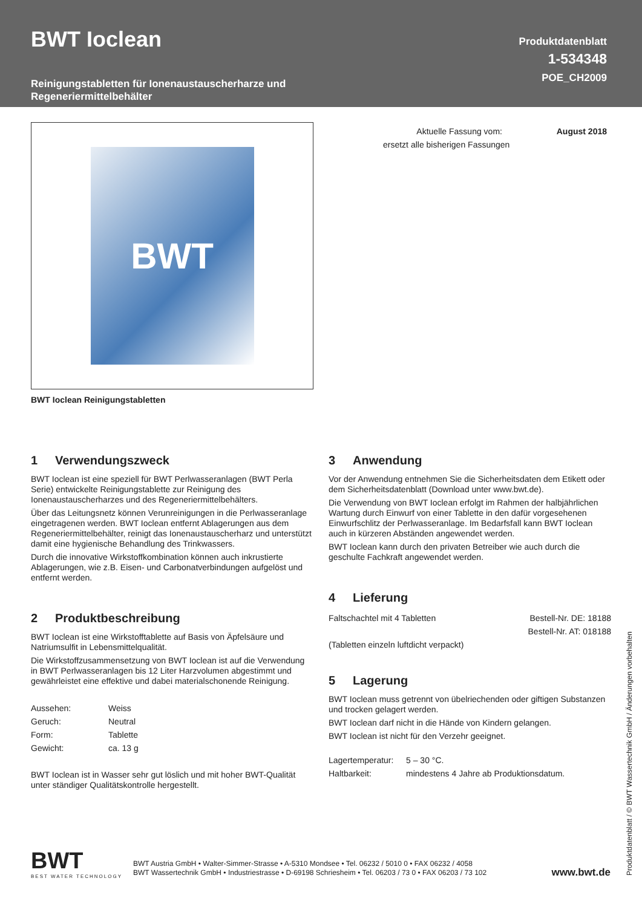BWT Ioclean
Reinigungstabletten für Ionenaustauscherharze und
Regeneriermittelbehälter
Produktdatenblatt
1-534348
POE_CH2009
BWT
BWT Ioclean Reinigungstabletten
| Aktuelle Fassung vom: | August 2018 |
| ersetzt alle bisherigen Fassungen | |
1 Verwendungszweck
BWT Ioclean ist eine speziell für BWT Perlwasseranlagen (BWT Perla Serie) entwickelte Reinigungstablette zur Reinigung des Ionenaustauscherharzes und des Regeneriermittelbehälters.
Über das Leitungsnetz können Verunreinigungen in die Perlwasseranlage eingetragenen werden. BWT Ioclean entfernt Ablagerungen aus dem Regeneriermittelbehälter, reinigt das Ionenaustauscherharz und unterstützt damit eine hygienische Behandlung des Trinkwassers.
Durch die innovative Wirkstoffkombination können auch inkrustierte Ablagerungen, wie z.B. Eisen- und Carbonatverbindungen aufgelöst und entfernt werden.
2 Produktbeschreibung
BWT Ioclean ist eine Wirkstofftablette auf Basis von Äpfelsäure und Natriumsulfit in Lebensmittelqualität.
Die Wirkstoffzusammensetzung von BWT Ioclean ist auf die Verwendung in BWT Perlwasseranlagen bis 12 Liter Harzvolumen abgestimmt und gewährleistet eine effektive und dabei materialschonende Reinigung.
| Aussehen: | Weiss |
| Geruch: | Neutral |
| Form: | Tablette |
| Gewicht: | ca. 13 g |
BWT Ioclean ist in Wasser sehr gut löslich und mit hoher BWT-Qualität unter ständiger Qualitätskontrolle hergestellt.
3 Anwendung
Vor der Anwendung entnehmen Sie die Sicherheitsdaten dem Etikett oder dem Sicherheitsdatenblatt (Download unter www.bwt.de).
Die Verwendung von BWT Ioclean erfolgt im Rahmen der halbjährlichen Wartung durch Einwurf von einer Tablette in den dafür vorgesehenen Einwurfschlitz der Perlwasseranlage. Im Bedarfsfall kann BWT Ioclean auch in kürzeren Abständen angewendet werden.
BWT Ioclean kann durch den privaten Betreiber wie auch durch die geschulte Fachkraft angewendet werden.
4 Lieferung
| Faltschachtel mit 4 Tabletten | Bestell-Nr. DE: 18188 |
| | Bestell-Nr. AT: 018188 |
| (Tabletten einzeln luftdicht verpackt) | |
5 Lagerung
BWT Ioclean muss getrennt von übelriechenden oder giftigen Substanzen und trocken gelagert werden.
BWT Ioclean darf nicht in die Hände von Kindern gelangen.
BWT Ioclean ist nicht für den Verzehr geeignet.
| Lagertemperatur: | 5 – 30 °C. |
| Haltbarkeit: | mindestens 4 Jahre ab Produktionsdatum. |
BWT
BEST WATER TECHNOLOGY
BWT Austria GmbH • Walter-Simmer-Strasse • A-5310 Mondsee • Tel. 06232 / 5010 0 • FAX 06232 / 4058
BWT Wassertechnik GmbH • Industriestrasse • D-69198 Schriesheim • Tel. 06203 / 73 0 • FAX 06203 / 73 102
www.bwt.de
Produktdatenblatt / © BWT Wassertechnik GmbH / Änderungen vorbehalten